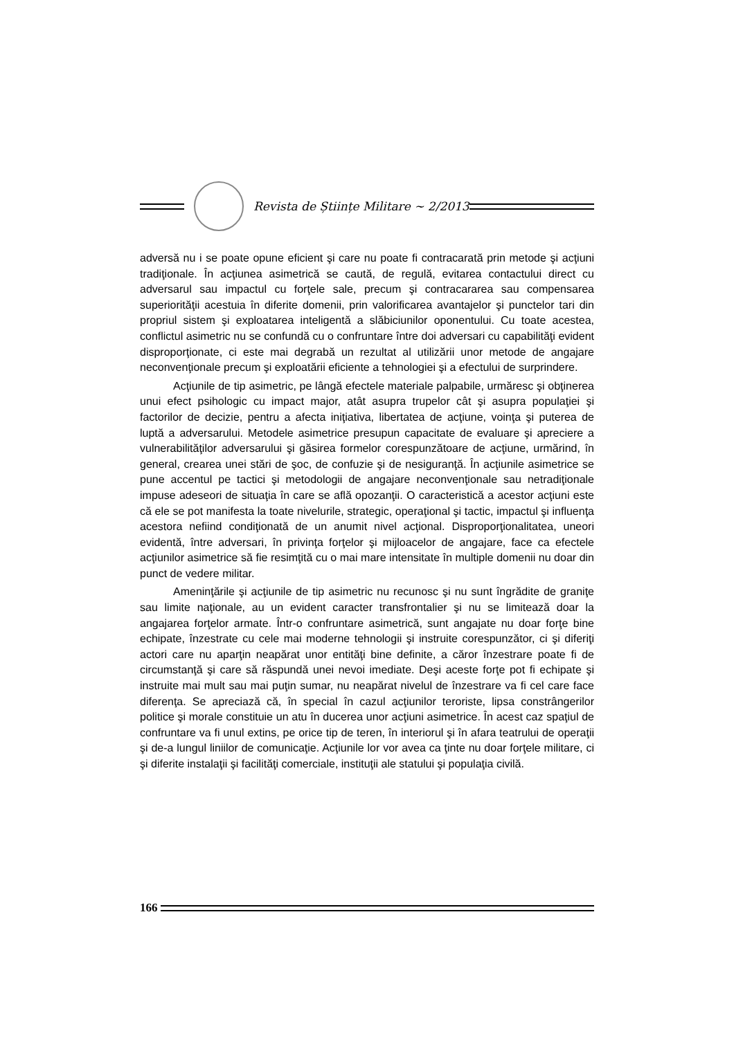Revista de Științe Militare ~ 2/2013
adversă nu i se poate opune eficient şi care nu poate fi contracarată prin metode şi acţiuni tradiţionale. În acţiunea asimetrică se caută, de regulă, evitarea contactului direct cu adversarul sau impactul cu forţele sale, precum şi contracararea sau compensarea superiorităţii acestuia în diferite domenii, prin valorificarea avantajelor şi punctelor tari din propriul sistem şi exploatarea inteligentă a slăbiciunilor oponentului. Cu toate acestea, conflictul asimetric nu se confundă cu o confruntare între doi adversari cu capabilităţi evident disproporţionate, ci este mai degrabă un rezultat al utilizării unor metode de angajare neconvenţionale precum şi exploatării eficiente a tehnologiei şi a efectului de surprindere.
Acţiunile de tip asimetric, pe lângă efectele materiale palpabile, urmăresc şi obţinerea unui efect psihologic cu impact major, atât asupra trupelor cât şi asupra populaţiei şi factorilor de decizie, pentru a afecta iniţiativa, libertatea de acţiune, voinţa şi puterea de luptă a adversarului. Metodele asimetrice presupun capacitate de evaluare şi apreciere a vulnerabilităţilor adversarului şi găsirea formelor corespunzătoare de acţiune, urmărind, în general, crearea unei stări de şoc, de confuzie şi de nesiguranţă. În acţiunile asimetrice se pune accentul pe tactici şi metodologii de angajare neconvenţionale sau netradiţionale impuse adeseori de situaţia în care se află opozanţii. O caracteristică a acestor acţiuni este că ele se pot manifesta la toate nivelurile, strategic, operaţional şi tactic, impactul şi influenţa acestora nefiind condiţionată de un anumit nivel acţional. Disproporţionalitatea, uneori evidentă, între adversari, în privinţa forţelor şi mijloacelor de angajare, face ca efectele acţiunilor asimetrice să fie resimţită cu o mai mare intensitate în multiple domenii nu doar din punct de vedere militar.
Ameninţările şi acţiunile de tip asimetric nu recunosc şi nu sunt îngrădite de graniţe sau limite naţionale, au un evident caracter transfrontalier şi nu se limitează doar la angajarea forţelor armate. Într-o confruntare asimetrică, sunt angajate nu doar forţe bine echipate, înzestrate cu cele mai moderne tehnologii şi instruite corespunzător, ci şi diferiţi actori care nu aparţin neapărat unor entităţi bine definite, a căror înzestrare poate fi de circumstanţă şi care să răspundă unei nevoi imediate. Deşi aceste forţe pot fi echipate şi instruite mai mult sau mai puţin sumar, nu neapărat nivelul de înzestrare va fi cel care face diferenţa. Se apreciază că, în special în cazul acţiunilor teroriste, lipsa constrângerilor politice şi morale constituie un atu în ducerea unor acţiuni asimetrice. În acest caz spaţiul de confruntare va fi unul extins, pe orice tip de teren, în interiorul şi în afara teatrului de operaţii şi de-a lungul liniilor de comunicaţie. Acţiunile lor vor avea ca ţinte nu doar forţele militare, ci şi diferite instalaţii şi facilităţi comerciale, instituţii ale statului şi populaţia civilă.
166